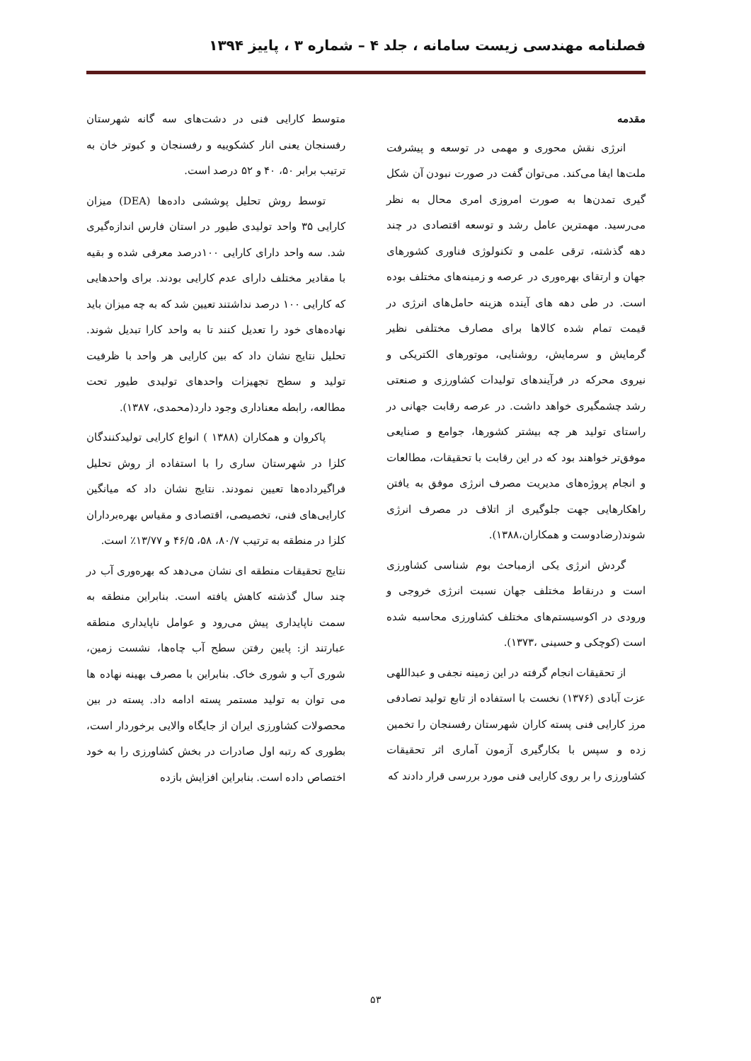فصلنامه مهندسی زیست سامانه ، جلد ۴ – شماره ۳ ، پاییز ۱۳۹۴
مقدمه
انرژی نقش محوری و مهمی در توسعه و پیشرفت ملت‌ها ایفا می‌کند. می‌توان گفت در صورت نبودن آن شکل گیری تمدن‌ها به صورت امروزی امری محال به نظر می‌رسید. مهمترین عامل رشد و توسعه اقتصادی در چند دهه گذشته، ترقی علمی و تکنولوژی فناوری کشورهای جهان و ارتقای بهره‌وری در عرصه و زمینه‌های مختلف بوده است. در طی دهه های آینده هزینه حامل‌های انرژی در قیمت تمام شده کالاها برای مصارف مختلفی نظیر گرمایش و سرمایش، روشنایی، موتورهای الکتریکی و نیروی محرکه در فرآیندهای تولیدات کشاورزی و صنعتی رشد چشمگیری خواهد داشت. در عرصه رقابت جهانی در راستای تولید هر چه بیشتر کشورها، جوامع و صنایعی موفق‌تر خواهند بود که در این رقابت با تحقیقات، مطالعات و انجام پروژه‌های مدیریت مصرف انرژی موفق به یافتن راهکارهایی جهت جلوگیری از اتلاف در مصرف انرژی شوند(رضادوست و همکاران،۱۳۸۸).
گردش انرژی یکی ازمباحث بوم شناسی کشاورزی است و درنقاط مختلف جهان نسبت انرژی خروجی و ورودی در اکوسیستم‌های مختلف کشاورزی محاسبه شده است (کوچکی و حسینی ،۱۳۷۳).
از تحقیقات انجام گرفته در این زمینه نجفی و عبداللهی عزت آبادی (۱۳۷۶) نخست با استفاده از تابع تولید تصادفی مرز کارایی فنی پسته کاران شهرستان رفسنجان را تخمین زده و سپس با بکارگیری آزمون آماری اثر تحقیقات کشاورزی را بر روی کارایی فنی مورد بررسی قرار دادند که
متوسط کارایی فنی در دشت‌های سه گانه شهرستان رفسنجان یعنی انار کشکوییه و رفسنجان و کبوتر خان به ترتیب برابر ۵۰، ۴۰ و ۵۲ درصد است.
توسط روش تحلیل پوششی داده‌ها (DEA) میزان کارایی ۳۵ واحد تولیدی طیور در استان فارس اندازه‌گیری شد. سه واحد دارای کارایی ۱۰۰درصد معرفی شده و بقیه با مقادیر مختلف دارای عدم کارایی بودند. برای واحدهایی که کارایی ۱۰۰ درصد نداشتند تعیین شد که به چه میزان باید نهاده‌های خود را تعدیل کنند تا به واحد کارا تبدیل شوند. تحلیل نتایج نشان داد که بین کارایی هر واحد با ظرفیت تولید و سطح تجهیزات واحدهای تولیدی طیور تحت مطالعه، رابطه معناداری وجود دارد(محمدی، ۱۳۸۷).
پاکروان و همکاران (۱۳۸۸ ) انواع کارایی تولیدکنندگان کلزا در شهرستان ساری را با استفاده از روش تحلیل فراگیرداده‌ها تعیین نمودند. نتایج نشان داد که میانگین کارایی‌های فنی، تخصیصی، اقتصادی و مقیاس بهره‌برداران کلزا در منطقه به ترتیب ۸۰/۷، ۵۸، ۴۶/۵ و ۱۳/۷۷٪ است.
نتایج تحقیقات منطقه ای نشان می‌دهد که بهره‌وری آب در چند سال گذشته کاهش یافته است. بنابراین منطقه به سمت ناپایداری پیش می‌رود و عوامل ناپایداری منطقه عبارتند از: پایین رفتن سطح آب چاه‌ها، نشست زمین، شوری آب و شوری خاک. بنابراین با مصرف بهینه نهاده ها می توان به تولید مستمر پسته ادامه داد. پسته در بین محصولات کشاورزی ایران از جایگاه والایی برخوردار است، بطوری که رتبه اول صادرات در بخش کشاورزی را به خود اختصاص داده است. بنابراین افزایش بازده
۵۳